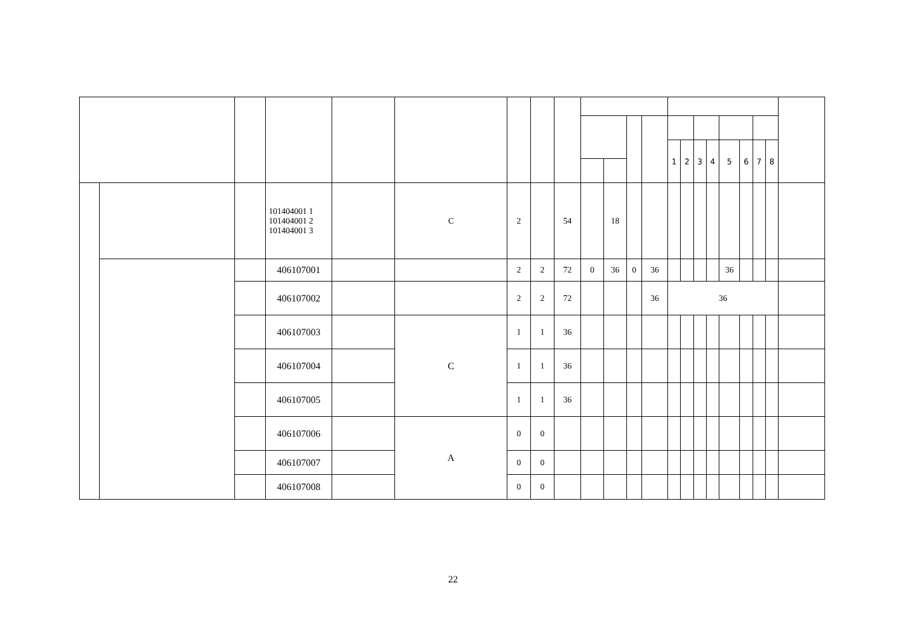| | | | | | | | | | | | | | 1 | 2 | 3 | 4 | 5 | 6 | 7 | 8 | |
| --- | --- | --- | --- | --- | --- | --- | --- | --- | --- | --- | --- | --- | --- | --- | --- | --- | --- | --- | --- | --- | --- |
| | | | 101404001 1 101404001 2 101404001 3 | | C | 2 | | 54 | | 18 | | | | | | | | | | | |
| | | | 406107001 | | | 2 | 2 | 72 | 0 | 36 | 0 | 36 | | | | | 36 | | | | |
| | | | 406107002 | | | 2 | 2 | 72 | | | | 36 | 36 | | | | | | | | |
| | | | 406107003 | | C | 1 | 1 | 36 | | | | | | | | | | | | | |
| | | | 406107004 | | | 1 | 1 | 36 | | | | | | | | | | | | | |
| | | | 406107005 | | | 1 | 1 | 36 | | | | | | | | | | | | | |
| | | | 406107006 | | A | 0 | 0 | | | | | | | | | | | | | | |
| | | | 406107007 | | | 0 | 0 | | | | | | | | | | | | | | |
| | | | 406107008 | | | 0 | 0 | | | | | | | | | | | | | | |
22